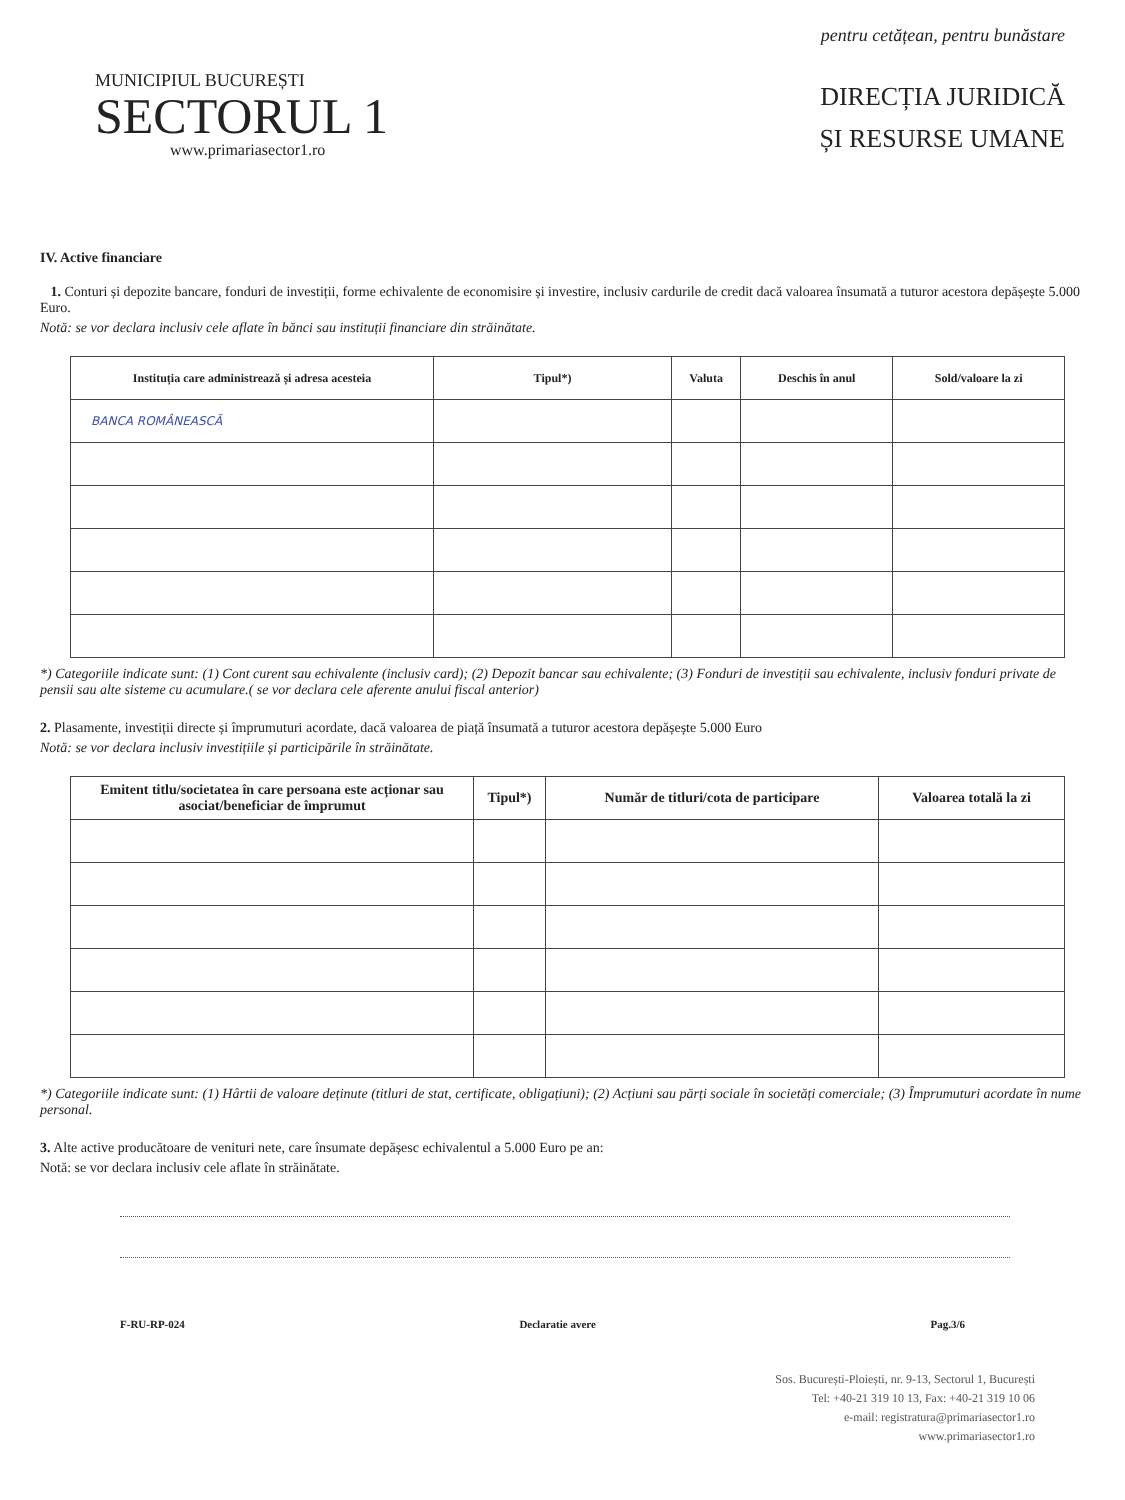MUNICIPIUL BUCUREȘTI
SECTORUL 1
www.primariasector1.ro
pentru cetățean, pentru bunăstare
DIRECȚIA JURIDICĂ
ȘI RESURSE UMANE
IV. Active financiare
1. Conturi și depozite bancare, fonduri de investiții, forme echivalente de economisire și investire, inclusiv cardurile de credit dacă valoarea însumată a tuturor acestora depășește 5.000 Euro.
Notă: se vor declara inclusiv cele aflate în bănci sau instituții financiare din străinătate.
| Instituția care administrează și adresa acesteia | Tipul*) | Valuta | Deschis în anul | Sold/valoare la zi |
| --- | --- | --- | --- | --- |
| BANCA ROMÂNEASCĂ | | | | |
*) Categoriile indicate sunt: (1) Cont curent sau echivalente (inclusiv card); (2) Depozit bancar sau echivalente; (3) Fonduri de investiții sau echivalente, inclusiv fonduri private de pensii sau alte sisteme cu acumulare.( se vor declara cele aferente anului fiscal anterior)
2. Plasamente, investiții directe și împrumuturi acordate, dacă valoarea de piață însumată a tuturor acestora depășește 5.000 Euro
Notă: se vor declara inclusiv investițiile și participările în străinătate.
| Emitent titlu/societatea în care persoana este acționar sau asociat/beneficiar de împrumut | Tipul*) | Număr de titluri/cota de participare | Valoarea totală la zi |
| --- | --- | --- | --- |
*) Categoriile indicate sunt: (1) Hârtii de valoare deținute (titluri de stat, certificate, obligațiuni); (2) Acțiuni sau părți sociale în societăți comerciale; (3) Împrumuturi acordate în nume personal.
3. Alte active producătoare de venituri nete, care însumate depășesc echivalentul a 5.000 Euro pe an:
Notă: se vor declara inclusiv cele aflate în străinătate.
F-RU-RP-024 Declaratie avere Pag.3/6
Sos. București-Ploiești, nr. 9-13, Sectorul 1, București
Tel: +40-21 319 10 13, Fax: +40-21 319 10 06
e-mail: registratura@primariasector1.ro
www.primariasector1.ro